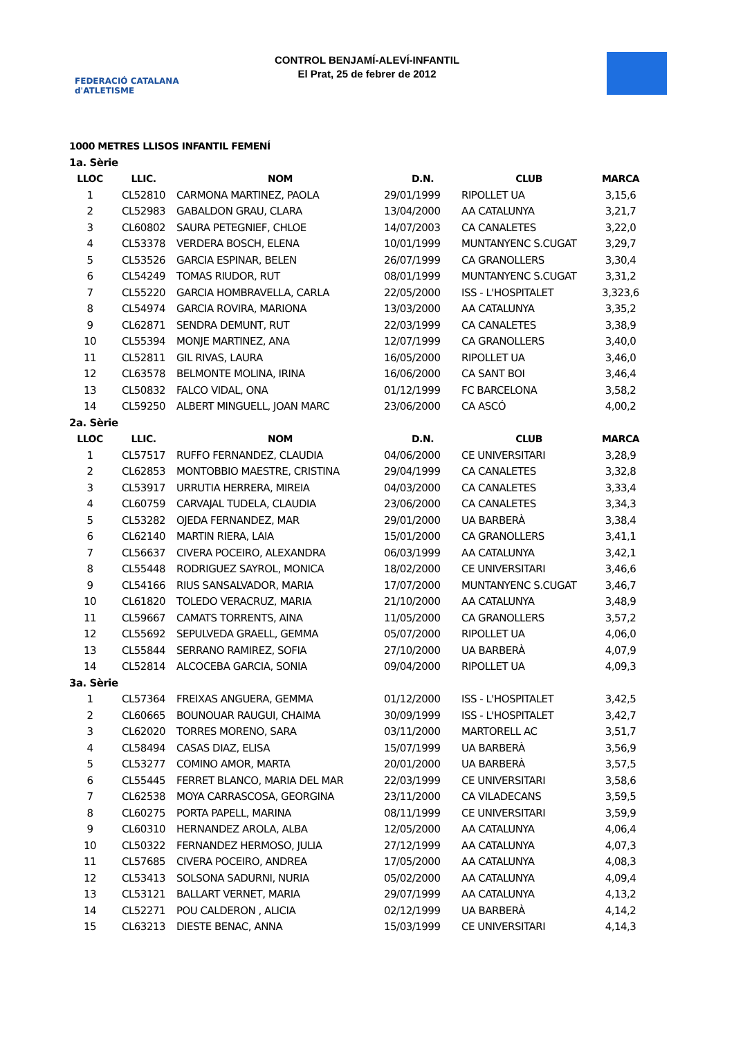FEDERACIÓ CATALANA d'ATLETISME
CONTROL BENJAMÍ-ALEVÍ-INFANTIL
El Prat, 25 de febrer de 2012
1000 METRES LLISOS INFANTIL FEMENÍ
| 1a. Sèrie | | | | | |
| LLOC | LLIC. | NOM | D.N. | CLUB | MARCA |
| 1 | CL52810 | CARMONA MARTINEZ, PAOLA | 29/01/1999 | RIPOLLET UA | 3,15,6 |
| 2 | CL52983 | GABALDON GRAU, CLARA | 13/04/2000 | AA CATALUNYA | 3,21,7 |
| 3 | CL60802 | SAURA PETEGNIEF, CHLOE | 14/07/2003 | CA CANALETES | 3,22,0 |
| 4 | CL53378 | VERDERA BOSCH, ELENA | 10/01/1999 | MUNTANYENC S.CUGAT | 3,29,7 |
| 5 | CL53526 | GARCIA ESPINAR, BELEN | 26/07/1999 | CA GRANOLLERS | 3,30,4 |
| 6 | CL54249 | TOMAS RIUDOR, RUT | 08/01/1999 | MUNTANYENC S.CUGAT | 3,31,2 |
| 7 | CL55220 | GARCIA HOMBRAVELLA, CARLA | 22/05/2000 | ISS - L'HOSPITALET | 3,323,6 |
| 8 | CL54974 | GARCIA ROVIRA, MARIONA | 13/03/2000 | AA CATALUNYA | 3,35,2 |
| 9 | CL62871 | SENDRA DEMUNT, RUT | 22/03/1999 | CA CANALETES | 3,38,9 |
| 10 | CL55394 | MONJE MARTINEZ, ANA | 12/07/1999 | CA GRANOLLERS | 3,40,0 |
| 11 | CL52811 | GIL RIVAS, LAURA | 16/05/2000 | RIPOLLET UA | 3,46,0 |
| 12 | CL63578 | BELMONTE MOLINA, IRINA | 16/06/2000 | CA SANT BOI | 3,46,4 |
| 13 | CL50832 | FALCO VIDAL, ONA | 01/12/1999 | FC BARCELONA | 3,58,2 |
| 14 | CL59250 | ALBERT MINGUELL, JOAN MARC | 23/06/2000 | CA ASCÓ | 4,00,2 |
| 2a. Sèrie | | | | | |
| LLOC | LLIC. | NOM | D.N. | CLUB | MARCA |
| 1 | CL57517 | RUFFO FERNANDEZ, CLAUDIA | 04/06/2000 | CE UNIVERSITARI | 3,28,9 |
| 2 | CL62853 | MONTOBBIO MAESTRE, CRISTINA | 29/04/1999 | CA CANALETES | 3,32,8 |
| 3 | CL53917 | URRUTIA HERRERA, MIREIA | 04/03/2000 | CA CANALETES | 3,33,4 |
| 4 | CL60759 | CARVAJAL TUDELA, CLAUDIA | 23/06/2000 | CA CANALETES | 3,34,3 |
| 5 | CL53282 | OJEDA FERNANDEZ, MAR | 29/01/2000 | UA BARBERÀ | 3,38,4 |
| 6 | CL62140 | MARTIN RIERA, LAIA | 15/01/2000 | CA GRANOLLERS | 3,41,1 |
| 7 | CL56637 | CIVERA POCEIRO, ALEXANDRA | 06/03/1999 | AA CATALUNYA | 3,42,1 |
| 8 | CL55448 | RODRIGUEZ SAYROL, MONICA | 18/02/2000 | CE UNIVERSITARI | 3,46,6 |
| 9 | CL54166 | RIUS SANSALVADOR, MARIA | 17/07/2000 | MUNTANYENC S.CUGAT | 3,46,7 |
| 10 | CL61820 | TOLEDO VERACRUZ, MARIA | 21/10/2000 | AA CATALUNYA | 3,48,9 |
| 11 | CL59667 | CAMATS TORRENTS, AINA | 11/05/2000 | CA GRANOLLERS | 3,57,2 |
| 12 | CL55692 | SEPULVEDA GRAELL, GEMMA | 05/07/2000 | RIPOLLET UA | 4,06,0 |
| 13 | CL55844 | SERRANO RAMIREZ, SOFIA | 27/10/2000 | UA BARBERÀ | 4,07,9 |
| 14 | CL52814 | ALCOCEBA GARCIA, SONIA | 09/04/2000 | RIPOLLET UA | 4,09,3 |
| 3a. Sèrie | | | | | |
| 1 | CL57364 | FREIXAS ANGUERA, GEMMA | 01/12/2000 | ISS - L'HOSPITALET | 3,42,5 |
| 2 | CL60665 | BOUNOUAR RAUGUI, CHAIMA | 30/09/1999 | ISS - L'HOSPITALET | 3,42,7 |
| 3 | CL62020 | TORRES MORENO, SARA | 03/11/2000 | MARTORELL AC | 3,51,7 |
| 4 | CL58494 | CASAS DIAZ, ELISA | 15/07/1999 | UA BARBERÀ | 3,56,9 |
| 5 | CL53277 | COMINO AMOR, MARTA | 20/01/2000 | UA BARBERÀ | 3,57,5 |
| 6 | CL55445 | FERRET BLANCO, MARIA DEL MAR | 22/03/1999 | CE UNIVERSITARI | 3,58,6 |
| 7 | CL62538 | MOYA CARRASCOSA, GEORGINA | 23/11/2000 | CA VILADECANS | 3,59,5 |
| 8 | CL60275 | PORTA PAPELL, MARINA | 08/11/1999 | CE UNIVERSITARI | 3,59,9 |
| 9 | CL60310 | HERNANDEZ AROLA, ALBA | 12/05/2000 | AA CATALUNYA | 4,06,4 |
| 10 | CL50322 | FERNANDEZ HERMOSO, JULIA | 27/12/1999 | AA CATALUNYA | 4,07,3 |
| 11 | CL57685 | CIVERA POCEIRO, ANDREA | 17/05/2000 | AA CATALUNYA | 4,08,3 |
| 12 | CL53413 | SOLSONA SADURNI, NURIA | 05/02/2000 | AA CATALUNYA | 4,09,4 |
| 13 | CL53121 | BALLART VERNET, MARIA | 29/07/1999 | AA CATALUNYA | 4,13,2 |
| 14 | CL52271 | POU CALDERON , ALICIA | 02/12/1999 | UA BARBERÀ | 4,14,2 |
| 15 | CL63213 | DIESTE BENAC, ANNA | 15/03/1999 | CE UNIVERSITARI | 4,14,3 |